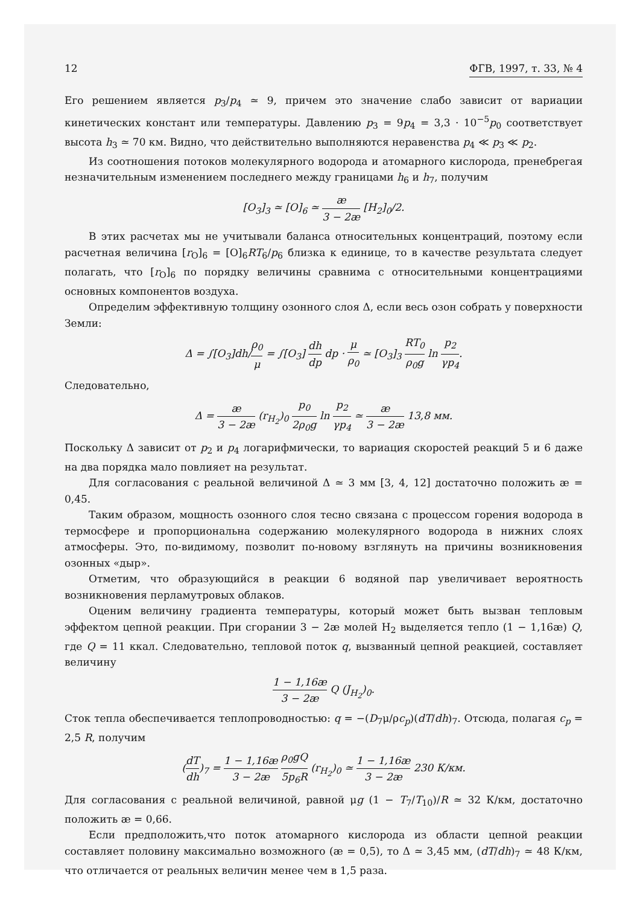12 ФГВ, 1997, т. 33, № 4
Его решением является p<sub>3</sub>/p<sub>4</sub> ≃ 9, причем это значение слабо зависит от вариации кинетических констант или температуры. Давлению p<sub>3</sub> = 9p<sub>4</sub> = 3,3 · 10<sup>−5</sup>p<sub>0</sub> соответствует высота h<sub>3</sub> ≃ 70 км. Видно, что действительно выполняются неравенства p<sub>4</sub> ≪ p<sub>3</sub> ≪ p<sub>2</sub>.
Из соотношения потоков молекулярного водорода и атомарного кислорода, пренебрегая незначительным изменением последнего между границами h<sub>6</sub> и h<sub>7</sub>, получим
[O<sub>3</sub>]<sub>3</sub> ≃ [O]<sub>6</sub> ≃ æ 3 − 2æ [H<sub>2</sub>]<sub>0</sub>/2.
В этих расчетах мы не учитывали баланса относительных концентраций, поэтому если расчетная величина [r<sub>O</sub>]<sub>6</sub> = [O]<sub>6</sub>RT<sub>6</sub>/p<sub>6</sub> близка к единице, то в качестве результата следует полагать, что [r<sub>O</sub>]<sub>6</sub> по порядку величины сравнима с относительными концентрациями основных компонентов воздуха.
Определим эффективную толщину озонного слоя Δ, если весь озон собрать у поверхности Земли:
Δ = ∫[O<sub>3</sub>]dh/ρ<sub>0</sub> μ = ∫[O<sub>3</sub>] dh dp dp · μ ρ<sub>0</sub> ≃ [O<sub>3</sub>]<sub>3</sub> RT<sub>0</sub> ρ<sub>0</sub>g ln p<sub>2</sub> γp<sub>4</sub>.
Следовательно,
Δ = æ 3 − 2æ (r<sub>H<sub>2</sub></sub>)<sub>0</sub> p<sub>0</sub> 2ρ<sub>0</sub>g ln p<sub>2</sub> γp<sub>4</sub> ≃ æ 3 − 2æ 13,8 мм.
Поскольку Δ зависит от p<sub>2</sub> и p<sub>4</sub> логарифмически, то вариация скоростей реакций 5 и 6 даже на два порядка мало повлияет на результат.
Для согласования с реальной величиной Δ ≃ 3 мм [3, 4, 12] достаточно положить æ = 0,45.
Таким образом, мощность озонного слоя тесно связана с процессом горения водорода в термосфере и пропорциональна содержанию молекулярного водорода в нижних слоях атмосферы. Это, по-видимому, позволит по-новому взглянуть на причины возникновения озонных «дыр».
Отметим, что образующийся в реакции 6 водяной пар увеличивает вероятность возникновения перламутровых облаков.
Оценим величину градиента температуры, который может быть вызван тепловым эффектом цепной реакции. При сгорании 3 − 2æ молей H<sub>2</sub> выделяется тепло (1 − 1,16æ) Q, где Q = 11 ккал. Следовательно, тепловой поток q, вызванный цепной реакцией, составляет величину
1 − 1,16æ 3 − 2æ Q (J<sub>H<sub>2</sub></sub>)<sub>0</sub>.
Сток тепла обеспечивается теплопроводностью: q = −(D<sub>7</sub>μ/ρc<sub>p</sub>)(dT/dh)<sub>7</sub>. Отсюда, полагая c<sub>p</sub> = 2,5 R, получим
(dT dh)<sub>7</sub> = 1 − 1,16æ 3 − 2æ ρ<sub>0</sub>gQ 5p<sub>6</sub>R (r<sub>H<sub>2</sub></sub>)<sub>0</sub> ≃ 1 − 1,16æ 3 − 2æ 230 К/км.
Для согласования с реальной величиной, равной μg (1 − T<sub>7</sub>/T<sub>10</sub>)/R ≃ 32 К/км, достаточно положить æ = 0,66.
Если предположить,что поток атомарного кислорода из области цепной реакции составляет половину максимально возможного (æ = 0,5), то Δ ≃ 3,45 мм, (dT/dh)<sub>7</sub> ≃ 48 К/км, что отличается от реальных величин менее чем в 1,5 раза.